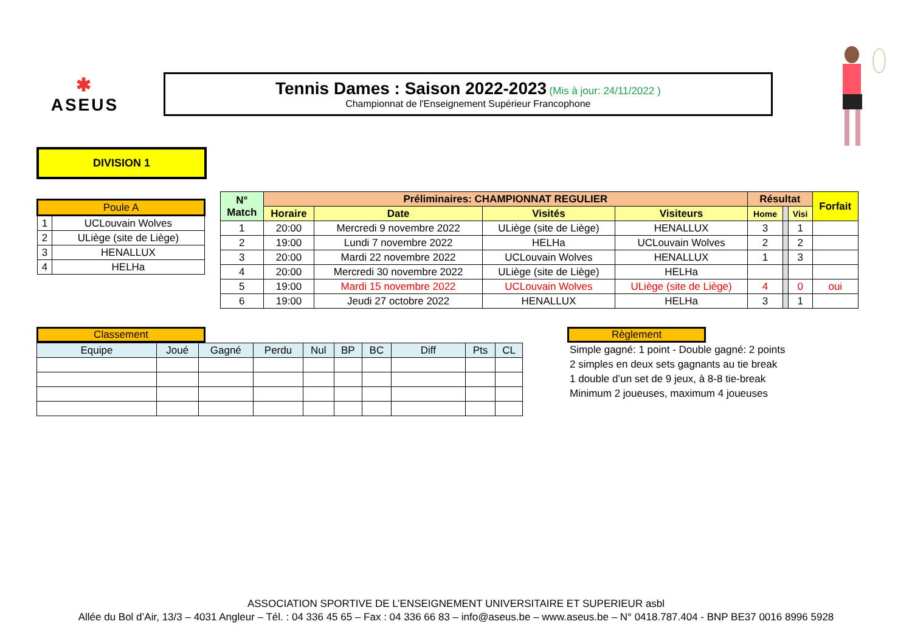✱
ASEUS
Tennis Dames : Saison 2022-2023 (Mis à jour: 24/11/2022 )
Championnat de l'Enseignement Supérieur Francophone
DIVISION 1
| Poule A | |
| --- | --- |
| 1 | UCLouvain Wolves |
| 2 | ULiège (site de Liège) |
| 3 | HENALLUX |
| 4 | HELHa |
| N° Match | Préliminaires: CHAMPIONNAT REGULIER | | | | Résultat | | | Forfait |
| --- | --- | --- | --- | --- | --- | --- | --- | --- |
| | Horaire | Date | Visités | Visiteurs | Home | | Visi | |
| 1 | 20:00 | Mercredi 9 novembre 2022 | ULiège (site de Liège) | HENALLUX | 3 | | 1 | |
| 2 | 19:00 | Lundi 7 novembre 2022 | HELHa | UCLouvain Wolves | 2 | | 2 | |
| 3 | 20:00 | Mardi 22 novembre 2022 | UCLouvain Wolves | HENALLUX | 1 | | 3 | |
| 4 | 20:00 | Mercredi 30 novembre 2022 | ULiège (site de Liège) | HELHa | | | | |
| 5 | 19:00 | Mardi 15 novembre 2022 | UCLouvain Wolves | ULiège (site de Liège) | 4 | | 0 | oui |
| 6 | 19:00 | Jeudi 27 octobre 2022 | HENALLUX | HELHa | 3 | | 1 | |
Classement
| Equipe | Joué | Gagné | Perdu | Nul | BP | BC | Diff | Pts | CL |
Règlement
Simple gagné: 1 point - Double gagné: 2 points
2 simples en deux sets gagnants au tie break
1 double d’un set de 9 jeux, à 8-8 tie-break
Minimum 2 joueuses, maximum 4 joueuses
ASSOCIATION SPORTIVE DE L’ENSEIGNEMENT UNIVERSITAIRE ET SUPERIEUR asbl
Allée du Bol d’Air, 13/3 – 4031 Angleur – Tél. : 04 336 45 65 – Fax : 04 336 66 83 – info@aseus.be – www.aseus.be – N° 0418.787.404 - BNP BE37 0016 8996 5928